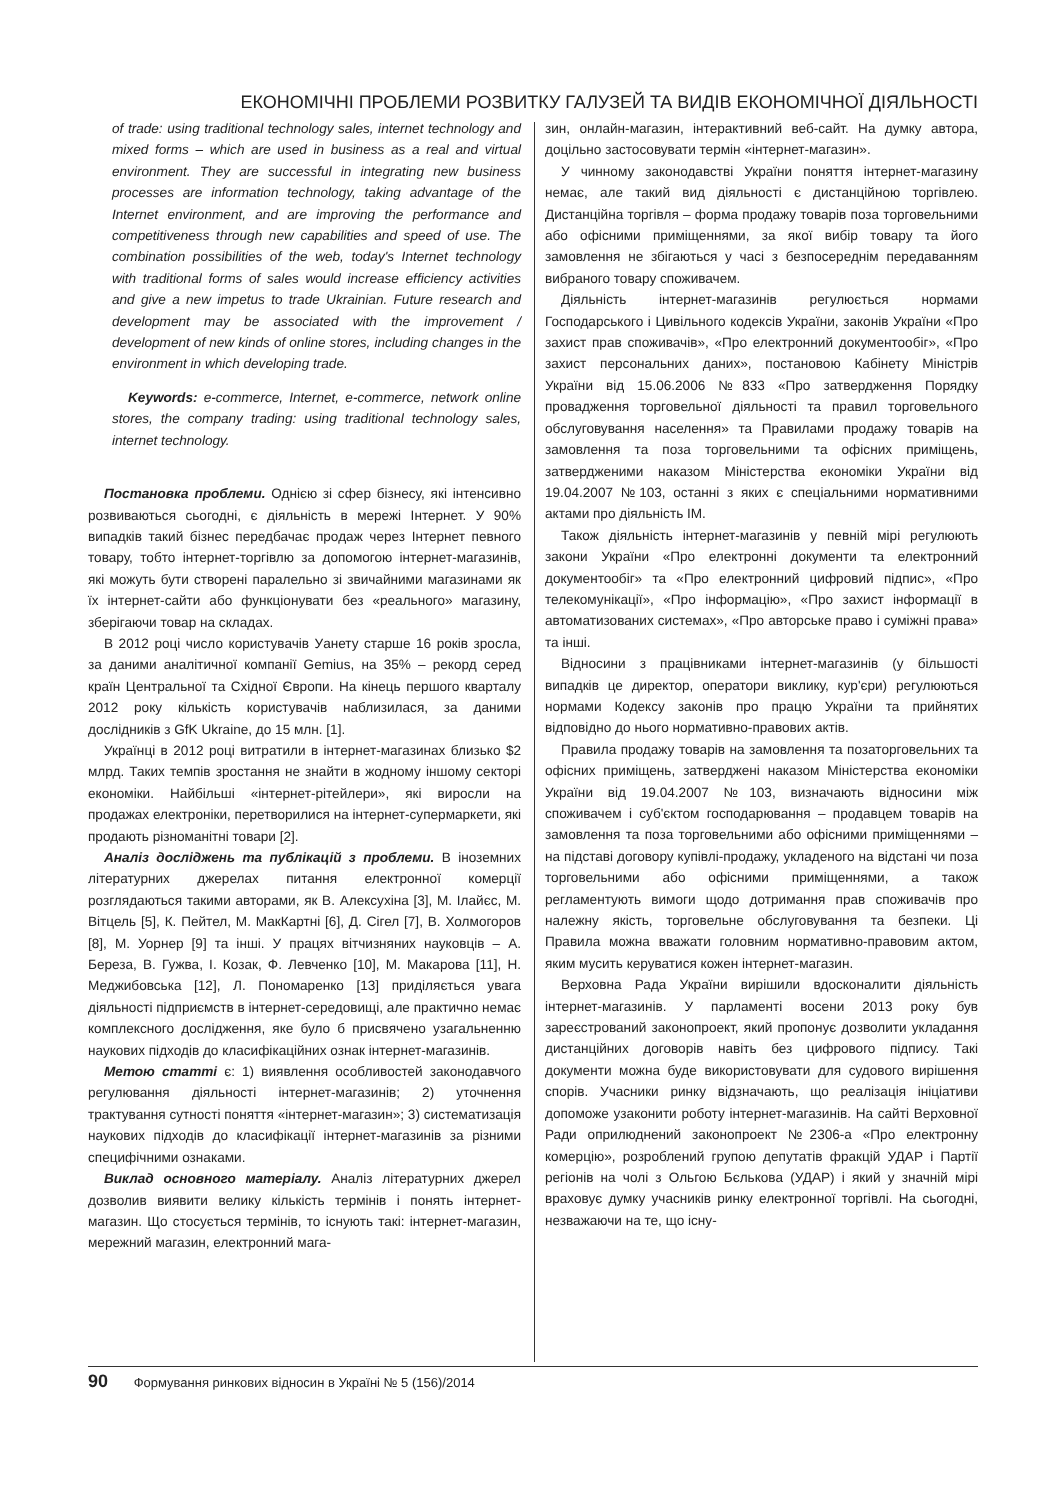ЕКОНОМІЧНІ ПРОБЛЕМИ РОЗВИТКУ ГАЛУЗЕЙ ТА ВИДІВ ЕКОНОМІЧНОЇ ДІЯЛЬНОСТІ
of trade: using traditional technology sales, internet technology and mixed forms – which are used in business as a real and virtual environment. They are successful in integrating new business processes are information technology, taking advantage of the Internet environment, and are improving the performance and competitiveness through new capabilities and speed of use. The combination possibilities of the web, today's Internet technology with traditional forms of sales would increase efficiency activities and give a new impetus to trade Ukrainian. Future research and development may be associated with the improvement / development of new kinds of online stores, including changes in the environment in which developing trade.
Keywords: e-commerce, Internet, e-commerce, network online stores, the company trading: using traditional technology sales, internet technology.
Постановка проблеми. Однією зі сфер бізнесу, які інтенсивно розвиваються сьогодні, є діяльність в мережі Інтернет. У 90% випадків такий бізнес передбачає продаж через Інтернет певного товару, тобто інтернет-торгівлю за допомогою інтернет-магазинів, які можуть бути створені паралельно зі звичайними магазинами як їх інтернет-сайти або функціонувати без «реального» магазину, зберігаючи товар на складах.
В 2012 році число користувачів Уанету старше 16 років зросла, за даними аналітичної компанії Gemius, на 35% – рекорд серед країн Центральної та Східної Європи. На кінець першого кварталу 2012 року кількість користувачів наблизилася, за даними дослідників з GfK Ukraine, до 15 млн. [1].
Українці в 2012 році витратили в інтернет-магазинах близько $2 млрд. Таких темпів зростання не знайти в жодному іншому секторі економіки. Найбільші «інтернет-рітейлери», які виросли на продажах електроніки, перетворилися на інтернет-супермаркети, які продають різноманітні товари [2].
Аналіз досліджень та публікацій з проблеми. В іноземних літературних джерелах питання електронної комерції розглядаються такими авторами, як В. Алексухіна [3], М. Ілайєс, М. Вітцель [5], К. Пейтел, М. МакКартні [6], Д. Сігел [7], В. Холмогоров [8], М. Уорнер [9] та інші. У працях вітчизняних науковців – А. Береза, В. Гужва, І. Козак, Ф. Левченко [10], М. Макарова [11], Н. Меджибовська [12], Л. Пономаренко [13] приділяється увага діяльності підприємств в інтернет-середовищі, але практично немає комплексного дослідження, яке було б присвячено узагальненню наукових підходів до класифікаційних ознак інтернет-магазинів.
Метою статті є: 1) виявлення особливостей законодавчого регулювання діяльності інтернет-магазинів; 2) уточнення трактування сутності поняття «інтернет-магазин»; 3) систематизація наукових підходів до класифікації інтернет-магазинів за різними специфічними ознаками.
Виклад основного матеріалу. Аналіз літературних джерел дозволив виявити велику кількість термінів і понять інтернет-магазин. Що стосується термінів, то існують такі: інтернет-магазин, мережний магазин, електронний мага-
зин, онлайн-магазин, інтерактивний веб-сайт. На думку автора, доцільно застосовувати термін «інтернет-магазин».
У чинному законодавстві України поняття інтернет-магазину немає, але такий вид діяльності є дистанційною торгівлею. Дистанційна торгівля – форма продажу товарів поза торговельними або офісними приміщеннями, за якої вибір товару та його замовлення не збігаються у часі з безпосереднім передаванням вибраного товару споживачем.
Діяльність інтернет-магазинів регулюється нормами Господарського і Цивільного кодексів України, законів України «Про захист прав споживачів», «Про електронний документообіг», «Про захист персональних даних», постановою Кабінету Міністрів України від 15.06.2006 №833 «Про затвердження Порядку провадження торговельної діяльності та правил торговельного обслуговування населення» та Правилами продажу товарів на замовлення та поза торговельними та офісних приміщень, затвердженими наказом Міністерства економіки України від 19.04.2007 №103, останні з яких є спеціальними нормативними актами про діяльність ІМ.
Також діяльність інтернет-магазинів у певній мірі регулюють закони України «Про електронні документи та електронний документообіг» та «Про електронний цифровий підпис», «Про телекомунікації», «Про інформацію», «Про захист інформації в автоматизованих системах», «Про авторське право і суміжні права» та інші.
Відносини з працівниками інтернет-магазинів (у більшості випадків це директор, оператори виклику, кур'єри) регулюються нормами Кодексу законів про працю України та прийнятих відповідно до нього нормативно-правових актів.
Правила продажу товарів на замовлення та позаторговельних та офісних приміщень, затверджені наказом Міністерства економіки України від 19.04.2007 №103, визначають відносини між споживачем і суб'єктом господарювання – продавцем товарів на замовлення та поза торговельними або офісними приміщеннями – на підставі договору купівлі-продажу, укладеного на відстані чи поза торговельними або офісними приміщеннями, а також регламентують вимоги щодо дотримання прав споживачів про належну якість, торговельне обслуговування та безпеки. Ці Правила можна вважати головним нормативно-правовим актом, яким мусить керуватися кожен інтернет-магазин.
Верховна Рада України вирішили вдосконалити діяльність інтернет-магазинів. У парламенті восени 2013 року був зареєстрований законопроект, який пропонує дозволити укладання дистанційних договорів навіть без цифрового підпису. Такі документи можна буде використовувати для судового вирішення спорів. Учасники ринку відзначають, що реалізація ініціативи допоможе узаконити роботу інтернет-магазинів. На сайті Верховної Ради оприлюднений законопроект №2306-а «Про електронну комерцію», розроблений групою депутатів фракцій УДАР і Партії регіонів на чолі з Ольгою Бєлькова (УДАР) і який у значній мірі враховує думку учасників ринку електронної торгівлі. На сьогодні, незважаючи на те, що існу-
90 Формування ринкових відносин в Україні № 5 (156)/2014